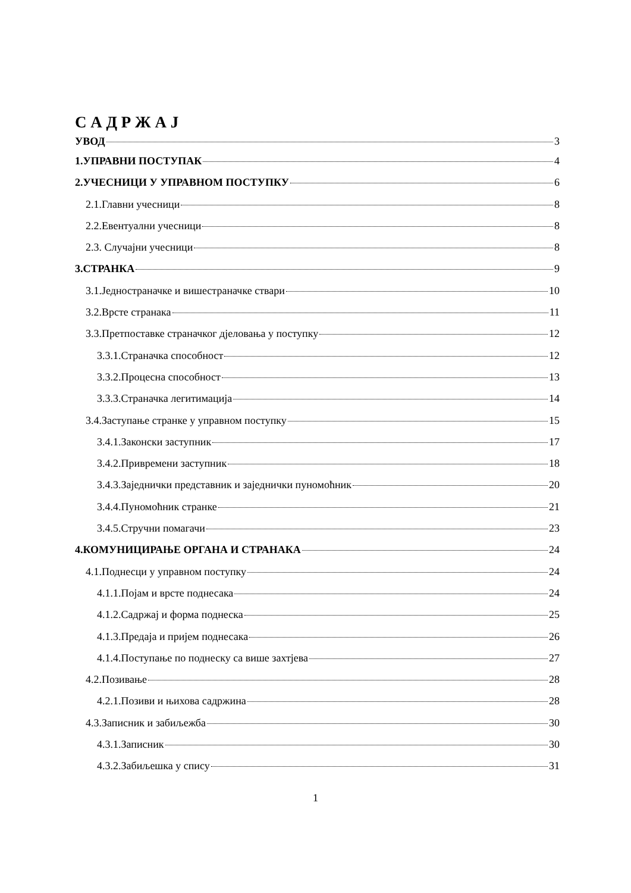С А Д Р Ж А Ј
УВОД 3
1.УПРАВНИ ПОСТУПАК 4
2.УЧЕСНИЦИ У УПРАВНОМ ПОСТУПКУ 6
2.1.Главни учесници 8
2.2.Евентуални учесници 8
2.3. Случајни учесници 8
3.СТРАНКА 9
3.1.Једностраначке и вишестраначке ствари 10
3.2.Врсте странака 11
3.3.Претпоставке страначког дјеловања у поступку 12
3.3.1.Страначка способност 12
3.3.2.Процесна способност 13
3.3.3.Страначка легитимација 14
3.4.Заступање странке у управном поступку 15
3.4.1.Законски заступник 17
3.4.2.Привремени заступник 18
3.4.3.Заједнички представник и заједнички пуномоћник 20
3.4.4.Пуномоћник странке 21
3.4.5.Стручни помагачи 23
4.КОМУНИЦИРАЊЕ ОРГАНА И СТРАНАКА 24
4.1.Поднесци у управном поступку 24
4.1.1.Појам и врсте поднесака 24
4.1.2.Садржај и форма поднеска 25
4.1.3.Предаја и пријем поднесака 26
4.1.4.Поступање по поднеску са више захтјева 27
4.2.Позивање 28
4.2.1.Позиви и њихова садржина 28
4.3.Записник и забиљежба 30
4.3.1.Записник 30
4.3.2.Забиљешка у спису 31
1